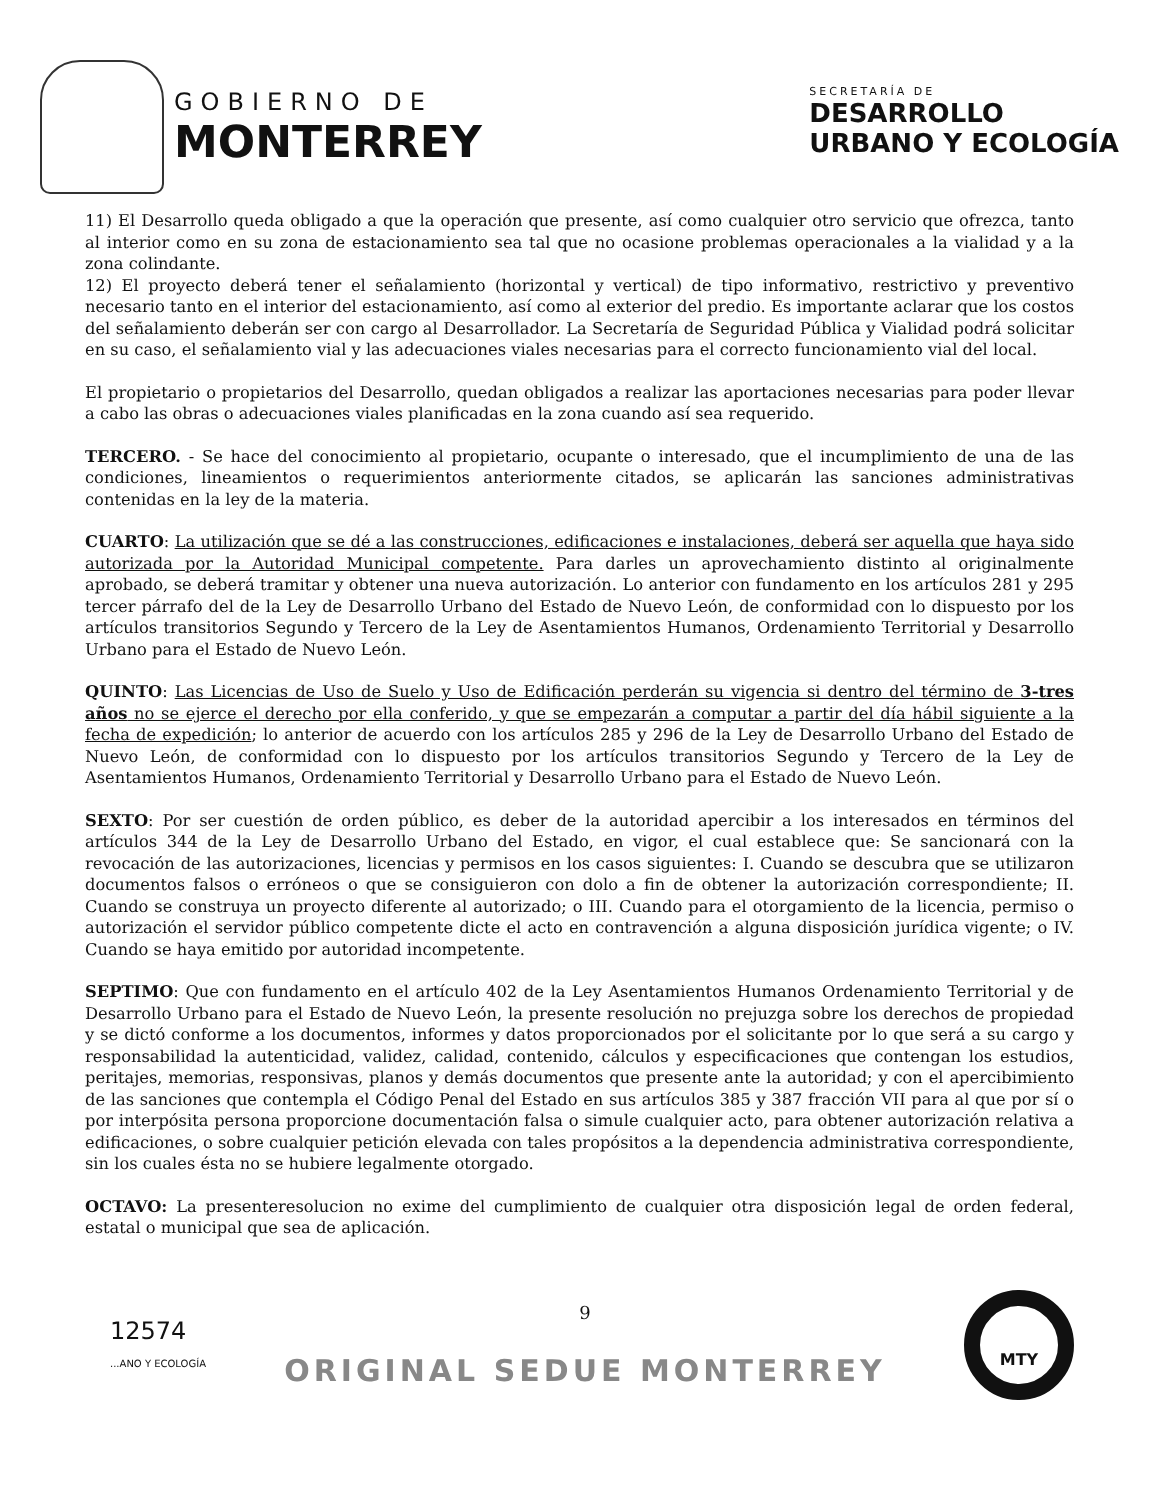GOBIERNO DE
MONTERREY
SECRETARÍA DE
DESARROLLO
URBANO Y ECOLOGÍA
11) El Desarrollo queda obligado a que la operación que presente, así como cualquier otro servicio que ofrezca, tanto al interior como en su zona de estacionamiento sea tal que no ocasione problemas operacionales a la vialidad y a la zona colindante.
12) El proyecto deberá tener el señalamiento (horizontal y vertical) de tipo informativo, restrictivo y preventivo necesario tanto en el interior del estacionamiento, así como al exterior del predio. Es importante aclarar que los costos del señalamiento deberán ser con cargo al Desarrollador. La Secretaría de Seguridad Pública y Vialidad podrá solicitar en su caso, el señalamiento vial y las adecuaciones viales necesarias para el correcto funcionamiento vial del local.
El propietario o propietarios del Desarrollo, quedan obligados a realizar las aportaciones necesarias para poder llevar a cabo las obras o adecuaciones viales planificadas en la zona cuando así sea requerido.
TERCERO. - Se hace del conocimiento al propietario, ocupante o interesado, que el incumplimiento de una de las condiciones, lineamientos o requerimientos anteriormente citados, se aplicarán las sanciones administrativas contenidas en la ley de la materia.
CUARTO: La utilización que se dé a las construcciones, edificaciones e instalaciones, deberá ser aquella que haya sido autorizada por la Autoridad Municipal competente. Para darles un aprovechamiento distinto al originalmente aprobado, se deberá tramitar y obtener una nueva autorización. Lo anterior con fundamento en los artículos 281 y 295 tercer párrafo del de la Ley de Desarrollo Urbano del Estado de Nuevo León, de conformidad con lo dispuesto por los artículos transitorios Segundo y Tercero de la Ley de Asentamientos Humanos, Ordenamiento Territorial y Desarrollo Urbano para el Estado de Nuevo León.
QUINTO: Las Licencias de Uso de Suelo y Uso de Edificación perderán su vigencia si dentro del término de 3-tres años no se ejerce el derecho por ella conferido, y que se empezarán a computar a partir del día hábil siguiente a la fecha de expedición; lo anterior de acuerdo con los artículos 285 y 296 de la Ley de Desarrollo Urbano del Estado de Nuevo León, de conformidad con lo dispuesto por los artículos transitorios Segundo y Tercero de la Ley de Asentamientos Humanos, Ordenamiento Territorial y Desarrollo Urbano para el Estado de Nuevo León.
SEXTO: Por ser cuestión de orden público, es deber de la autoridad apercibir a los interesados en términos del artículos 344 de la Ley de Desarrollo Urbano del Estado, en vigor, el cual establece que: Se sancionará con la revocación de las autorizaciones, licencias y permisos en los casos siguientes: I. Cuando se descubra que se utilizaron documentos falsos o erróneos o que se consiguieron con dolo a fin de obtener la autorización correspondiente; II. Cuando se construya un proyecto diferente al autorizado; o III. Cuando para el otorgamiento de la licencia, permiso o autorización el servidor público competente dicte el acto en contravención a alguna disposición jurídica vigente; o IV. Cuando se haya emitido por autoridad incompetente.
SEPTIMO: Que con fundamento en el artículo 402 de la Ley Asentamientos Humanos Ordenamiento Territorial y de Desarrollo Urbano para el Estado de Nuevo León, la presente resolución no prejuzga sobre los derechos de propiedad y se dictó conforme a los documentos, informes y datos proporcionados por el solicitante por lo que será a su cargo y responsabilidad la autenticidad, validez, calidad, contenido, cálculos y especificaciones que contengan los estudios, peritajes, memorias, responsivas, planos y demás documentos que presente ante la autoridad; y con el apercibimiento de las sanciones que contempla el Código Penal del Estado en sus artículos 385 y 387 fracción VII para al que por sí o por interpósita persona proporcione documentación falsa o simule cualquier acto, para obtener autorización relativa a edificaciones, o sobre cualquier petición elevada con tales propósitos a la dependencia administrativa correspondiente, sin los cuales ésta no se hubiere legalmente otorgado.
OCTAVO: La presenteresolucion no exime del cumplimiento de cualquier otra disposición legal de orden federal, estatal o municipal que sea de aplicación.
12574
...ANO Y ECOLOGÍA
9
ORIGINAL SEDUE MONTERREY
MTY